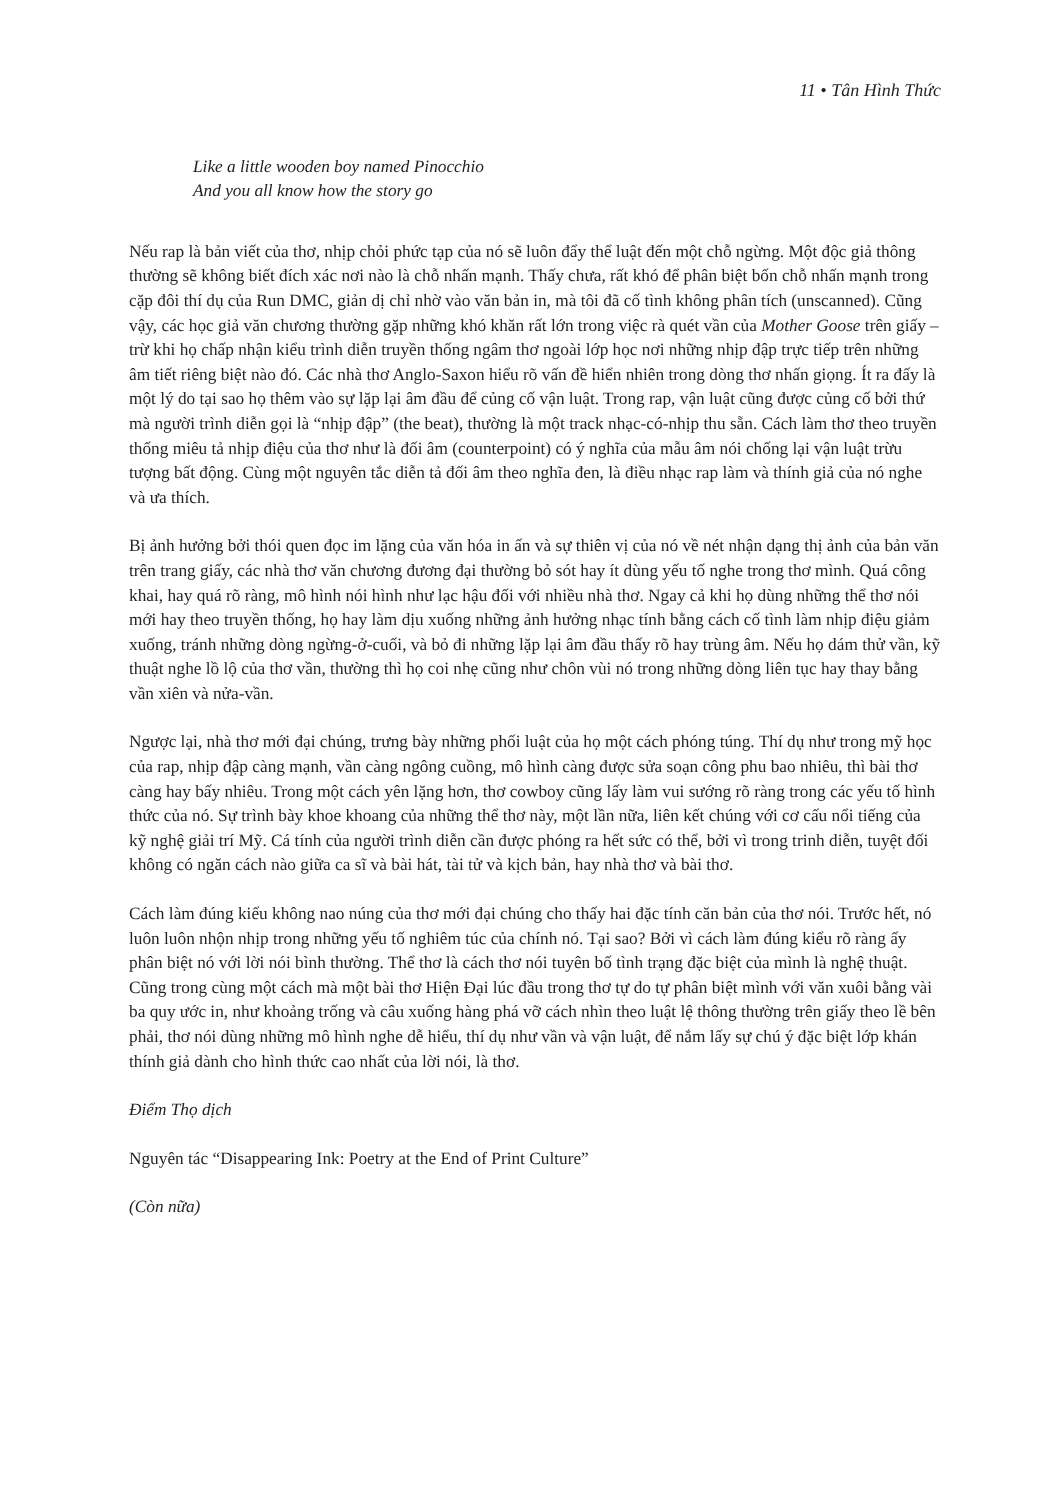11 • Tân Hình Thức
Like a little wooden boy named Pinocchio
And you all know how the story go
Nếu rap là bản viết của thơ, nhịp chỏi phức tạp của nó sẽ luôn đẩy thể luật đến một chỗ ngừng. Một độc giả thông thường sẽ không biết đích xác nơi nào là chỗ nhấn mạnh. Thấy chưa, rất khó để phân biệt bốn chỗ nhấn mạnh trong cặp đôi thí dụ của Run DMC, giản dị chỉ nhờ vào văn bản in, mà tôi đã cố tình không phân tích (unscanned). Cũng vậy, các học giả văn chương thường gặp những khó khăn rất lớn trong việc rà quét vần của Mother Goose trên giấy – trừ khi họ chấp nhận kiểu trình diễn truyền thống ngâm thơ ngoài lớp học nơi những nhịp đập trực tiếp trên những âm tiết riêng biệt nào đó. Các nhà thơ Anglo-Saxon hiểu rõ vấn đề hiển nhiên trong dòng thơ nhấn giọng. Ít ra đấy là một lý do tại sao họ thêm vào sự lặp lại âm đầu để củng cố vận luật. Trong rap, vận luật cũng được củng cố bởi thứ mà người trình diễn gọi là “nhịp đập” (the beat), thường là một track nhạc-có-nhịp thu sẵn. Cách làm thơ theo truyền thống miêu tả nhịp điệu của thơ như là đối âm (counterpoint) có ý nghĩa của mẫu âm nói chống lại vận luật trừu tượng bất động. Cùng một nguyên tắc diễn tả đối âm theo nghĩa đen, là điều nhạc rap làm và thính giả của nó nghe và ưa thích.
Bị ảnh hưởng bởi thói quen đọc im lặng của văn hóa in ấn và sự thiên vị của nó về nét nhận dạng thị ảnh của bản văn trên trang giấy, các nhà thơ văn chương đương đại thường bỏ sót hay ít dùng yếu tố nghe trong thơ mình. Quá công khai, hay quá rõ ràng, mô hình nói hình như lạc hậu đối với nhiều nhà thơ. Ngay cả khi họ dùng những thể thơ nói mới hay theo truyền thống, họ hay làm dịu xuống những ảnh hưởng nhạc tính bằng cách cố tình làm nhịp điệu giảm xuống, tránh những dòng ngừng-ở-cuối, và bỏ đi những lặp lại âm đầu thấy rõ hay trùng âm. Nếu họ dám thử vần, kỹ thuật nghe lồ lộ của thơ vần, thường thì họ coi nhẹ cũng như chôn vùi nó trong những dòng liên tục hay thay bằng vần xiên và nửa-vần.
Ngược lại, nhà thơ mới đại chúng, trưng bày những phối luật của họ một cách phóng túng. Thí dụ như trong mỹ học của rap, nhịp đập càng mạnh, vần càng ngông cuồng, mô hình càng được sửa soạn công phu bao nhiêu, thì bài thơ càng hay bấy nhiêu. Trong một cách yên lặng hơn, thơ cowboy cũng lấy làm vui sướng rõ ràng trong các yếu tố hình thức của nó. Sự trình bày khoe khoang của những thể thơ này, một lần nữa, liên kết chúng với cơ cấu nổi tiếng của kỹ nghệ giải trí Mỹ. Cá tính của người trình diễn cần được phóng ra hết sức có thể, bởi vì trong trinh diễn, tuyệt đối không có ngăn cách nào giữa ca sĩ và bài hát, tài tử và kịch bản, hay nhà thơ và bài thơ.
Cách làm đúng kiểu không nao núng của thơ mới đại chúng cho thấy hai đặc tính căn bản của thơ nói. Trước hết, nó luôn luôn nhộn nhịp trong những yếu tố nghiêm túc của chính nó. Tại sao? Bởi vì cách làm đúng kiểu rõ ràng ấy phân biệt nó với lời nói bình thường. Thể thơ là cách thơ nói tuyên bố tình trạng đặc biệt của mình là nghệ thuật. Cũng trong cùng một cách mà một bài thơ Hiện Đại lúc đầu trong thơ tự do tự phân biệt mình với văn xuôi bằng vài ba quy ước in, như khoảng trống và câu xuống hàng phá vỡ cách nhìn theo luật lệ thông thường trên giấy theo lề bên phải, thơ nói dùng những mô hình nghe dễ hiểu, thí dụ như vần và vận luật, để nắm lấy sự chú ý đặc biệt lớp khán thính giả dành cho hình thức cao nhất của lời nói, là thơ.
Điểm Thọ dịch
Nguyên tác “Disappearing Ink: Poetry at the End of Print Culture”
(Còn nữa)